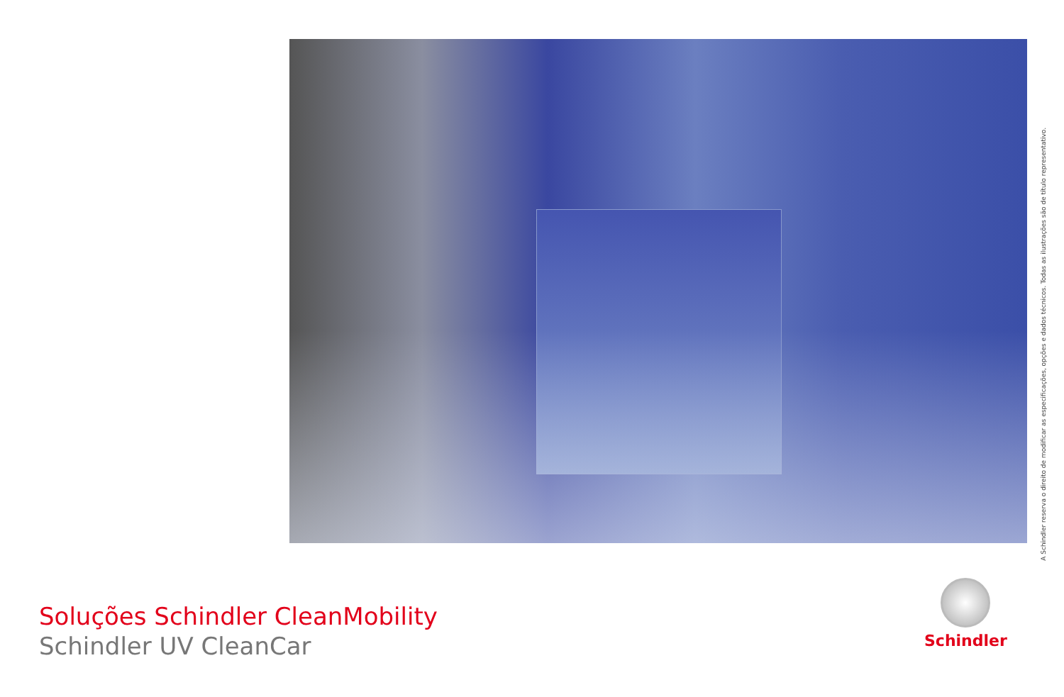A Schindler reserva o direito de modificar as especificações, opções e dados técnicos. Todas as ilustrações são de título representativo.
Soluções Schindler CleanMobility
Schindler UV CleanCar
Schindler